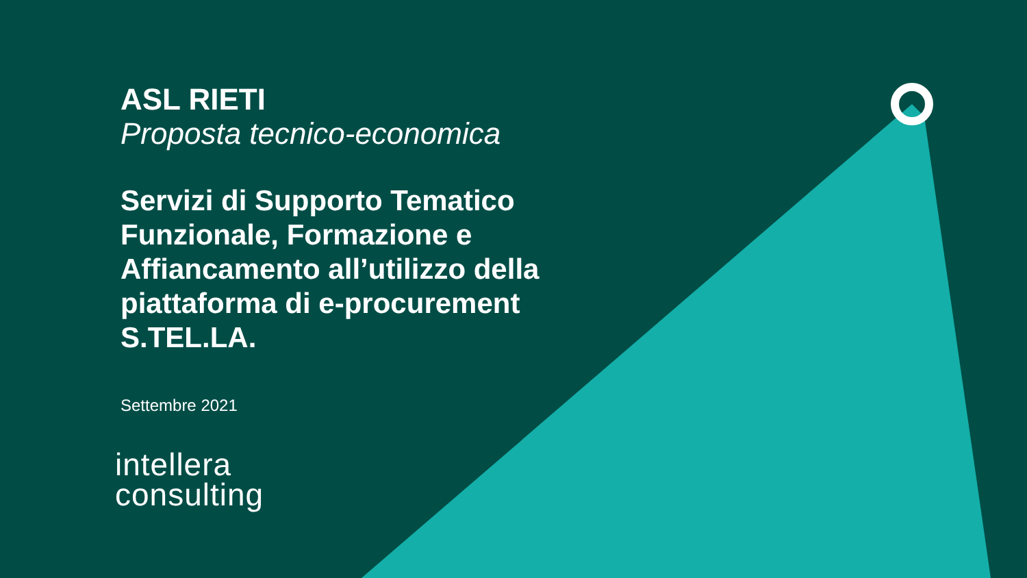ASL RIETI
Proposta tecnico-economica
Servizi di Supporto Tematico Funzionale, Formazione e Affiancamento all’utilizzo della piattaforma di e-procurement S.TEL.LA.
Settembre 2021
intellera
consulting